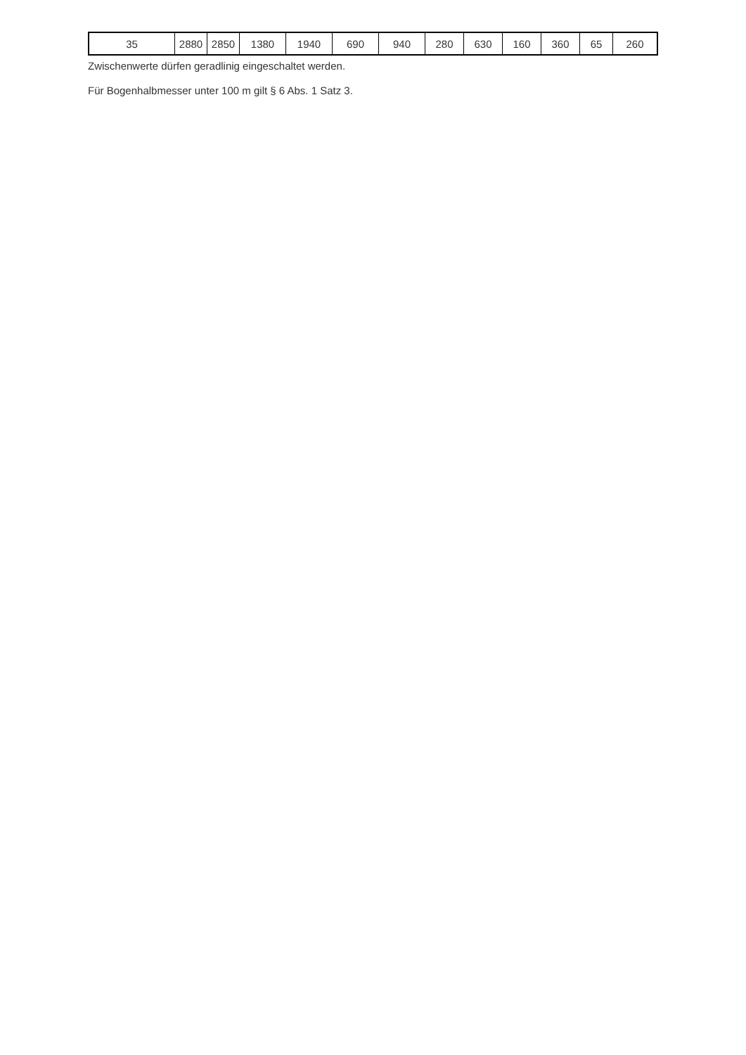| 35 | 2880 | 2850 | 1380 | 1940 | 690 | 940 | 280 | 630 | 160 | 360 | 65 | 260 |
Zwischenwerte dürfen geradlinig eingeschaltet werden.
Für Bogenhalbmesser unter 100 m gilt § 6 Abs. 1 Satz 3.